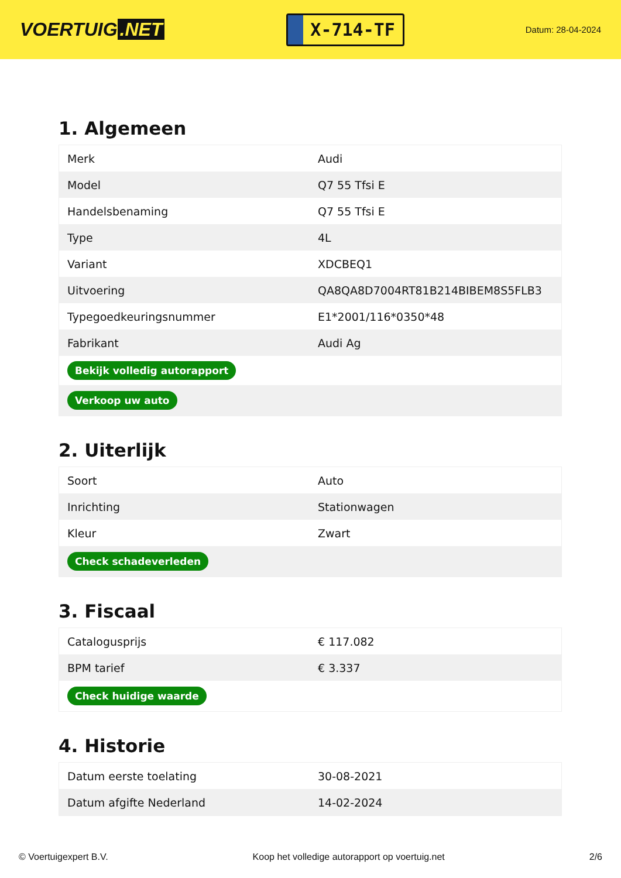VOERTUIG.NET
X-714-TF
Datum: 28-04-2024
1. Algemeen
| Merk | Audi |
| Model | Q7 55 Tfsi E |
| Handelsbenaming | Q7 55 Tfsi E |
| Type | 4L |
| Variant | XDCBEQ1 |
| Uitvoering | QA8QA8D7004RT81B214BIBEM8S5FLB3 |
| Typegoedkeuringsnummer | E1*2001/116*0350*48 |
| Fabrikant | Audi Ag |
| Bekijk volledig autorapport | |
| Verkoop uw auto | |
2. Uiterlijk
| Soort | Auto |
| Inrichting | Stationwagen |
| Kleur | Zwart |
| Check schadeverleden | |
3. Fiscaal
| Catalogusprijs | € 117.082 |
| BPM tarief | € 3.337 |
| Check huidige waarde | |
4. Historie
| Datum eerste toelating | 30-08-2021 |
| Datum afgifte Nederland | 14-02-2024 |
© Voertuigexpert B.V. Koop het volledige autorapport op voertuig.net 2/6